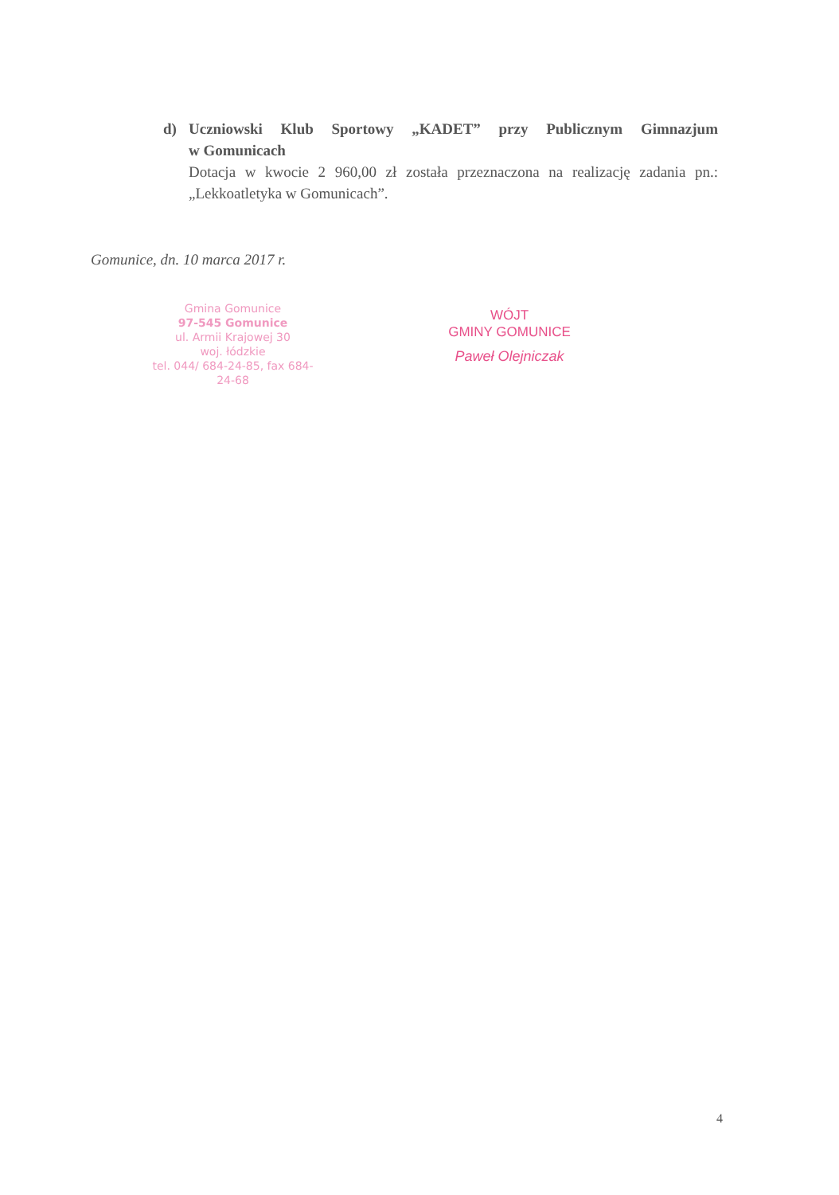d)
Uczniowski Klub Sportowy „KADET” przy Publicznym Gimnazjum
w Gomunicach
Dotacja w kwocie 2 960,00 zł została przeznaczona na realizację zadania pn.:
„Lekkoatletyka w Gomunicach”.
Gomunice, dn. 10 marca 2017 r.
Gmina Gomunice
97-545 Gomunice
ul. Armii Krajowej 30
woj. łódzkie
tel. 044/ 684-24-85, fax 684-24-68
WÓJT
GMINY GOMUNICE
Paweł Olejniczak
4